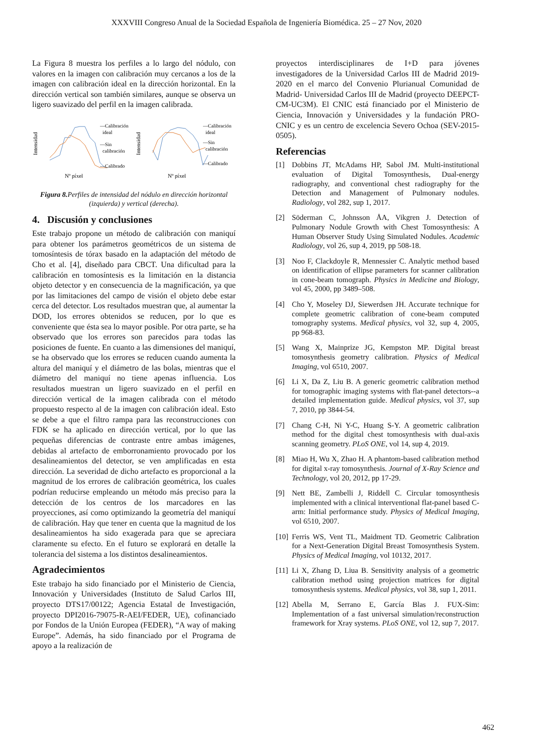XXXVIII Congreso Anual de la Sociedad Española de Ingeniería Biomédica. 25 – 27 Nov, 2020
La Figura 8 muestra los perfiles a lo largo del nódulo, con valores en la imagen con calibración muy cercanos a los de la imagen con calibración ideal en la dirección horizontal. En la dirección vertical son también similares, aunque se observa un ligero suavizado del perfil en la imagen calibrada.
Intensidad
—Calibración
ideal
—Sin
calibración
—Calibrado
Nº píxel
Intensidad
—Calibración
ideal
—Sin
calibración
—Calibrado
Nº píxel
Figura 8. Perfiles de intensidad del nódulo en dirección horizontal (izquierda) y vertical (derecha).
4. Discusión y conclusiones
Este trabajo propone un método de calibración con maniquí para obtener los parámetros geométricos de un sistema de tomosíntesis de tórax basado en la adaptación del método de Cho et al. [4], diseñado para CBCT. Una dificultad para la calibración en tomosíntesis es la limitación en la distancia objeto detector y en consecuencia de la magnificación, ya que por las limitaciones del campo de visión el objeto debe estar cerca del detector. Los resultados muestran que, al aumentar la DOD, los errores obtenidos se reducen, por lo que es conveniente que ésta sea lo mayor posible. Por otra parte, se ha observado que los errores son parecidos para todas las posiciones de fuente. En cuanto a las dimensiones del maniquí, se ha observado que los errores se reducen cuando aumenta la altura del maniquí y el diámetro de las bolas, mientras que el diámetro del maniquí no tiene apenas influencia. Los resultados muestran un ligero suavizado en el perfil en dirección vertical de la imagen calibrada con el método propuesto respecto al de la imagen con calibración ideal. Esto se debe a que el filtro rampa para las reconstrucciones con FDK se ha aplicado en dirección vertical, por lo que las pequeñas diferencias de contraste entre ambas imágenes, debidas al artefacto de emborronamiento provocado por los desalineamientos del detector, se ven amplificadas en esta dirección. La severidad de dicho artefacto es proporcional a la magnitud de los errores de calibración geométrica, los cuales podrían reducirse empleando un método más preciso para la detección de los centros de los marcadores en las proyecciones, así como optimizando la geometría del maniquí de calibración. Hay que tener en cuenta que la magnitud de los desalineamientos ha sido exagerada para que se apreciara claramente su efecto. En el futuro se explorará en detalle la tolerancia del sistema a los distintos desalineamientos.
Agradecimientos
Este trabajo ha sido financiado por el Ministerio de Ciencia, Innovación y Universidades (Instituto de Salud Carlos III, proyecto DTS17/00122; Agencia Estatal de Investigación, proyecto DPI2016-79075-R-AEI/FEDER, UE), cofinanciado por Fondos de la Unión Europea (FEDER), “A way of making Europe”. Además, ha sido financiado por el Programa de apoyo a la realización de
proyectos interdisciplinares de I+D para jóvenes investigadores de la Universidad Carlos III de Madrid 2019-2020 en el marco del Convenio Plurianual Comunidad de Madrid- Universidad Carlos III de Madrid (proyecto DEEPCT-CM-UC3M). El CNIC está financiado por el Ministerio de Ciencia, Innovación y Universidades y la fundación PRO-CNIC y es un centro de excelencia Severo Ochoa (SEV-2015-0505).
Referencias
[1] Dobbins JT, McAdams HP, Sabol JM. Multi-institutional evaluation of Digital Tomosynthesis, Dual-energy radiography, and conventional chest radiography for the Detection and Management of Pulmonary nodules. Radiology, vol 282, sup 1, 2017.
[2] Söderman C, Johnsson ÅA, Vikgren J. Detection of Pulmonary Nodule Growth with Chest Tomosynthesis: A Human Observer Study Using Simulated Nodules. Academic Radiology, vol 26, sup 4, 2019, pp 508-18.
[3] Noo F, Clackdoyle R, Mennessier C. Analytic method based on identification of ellipse parameters for scanner calibration in cone-beam tomograph. Physics in Medicine and Biology, vol 45, 2000, pp 3489–508.
[4] Cho Y, Moseley DJ, Siewerdsen JH. Accurate technique for complete geometric calibration of cone-beam computed tomography systems. Medical physics, vol 32, sup 4, 2005, pp 968-83.
[5] Wang X, Mainprize JG, Kempston MP. Digital breast tomosynthesis geometry calibration. Physics of Medical Imaging, vol 6510, 2007.
[6] Li X, Da Z, Liu B. A generic geometric calibration method for tomographic imaging systems with flat-panel detectors--a detailed implementation guide. Medical physics, vol 37, sup 7, 2010, pp 3844-54.
[7] Chang C-H, Ni Y-C, Huang S-Y. A geometric calibration method for the digital chest tomosynthesis with dual-axis scanning geometry. PLoS ONE, vol 14, sup 4, 2019.
[8] Miao H, Wu X, Zhao H. A phantom-based calibration method for digital x-ray tomosynthesis. Journal of X-Ray Science and Technology, vol 20, 2012, pp 17-29.
[9] Nett BE, Zambelli J, Riddell C. Circular tomosynthesis implemented with a clinical interventional flat-panel based C-arm: Initial performance study. Physics of Medical Imaging, vol 6510, 2007.
[10] Ferris WS, Vent TL, Maidment TD. Geometric Calibration for a Next-Generation Digital Breast Tomosynthesis System. Physics of Medical Imaging, vol 10132, 2017.
[11] Li X, Zhang D, Liua B. Sensitivity analysis of a geometric calibration method using projection matrices for digital tomosynthesis systems. Medical physics, vol 38, sup 1, 2011.
[12] Abella M, Serrano E, García Blas J. FUX-Sim: Implementation of a fast universal simulation/reconstruction framework for Xray systems. PLoS ONE, vol 12, sup 7, 2017.
462